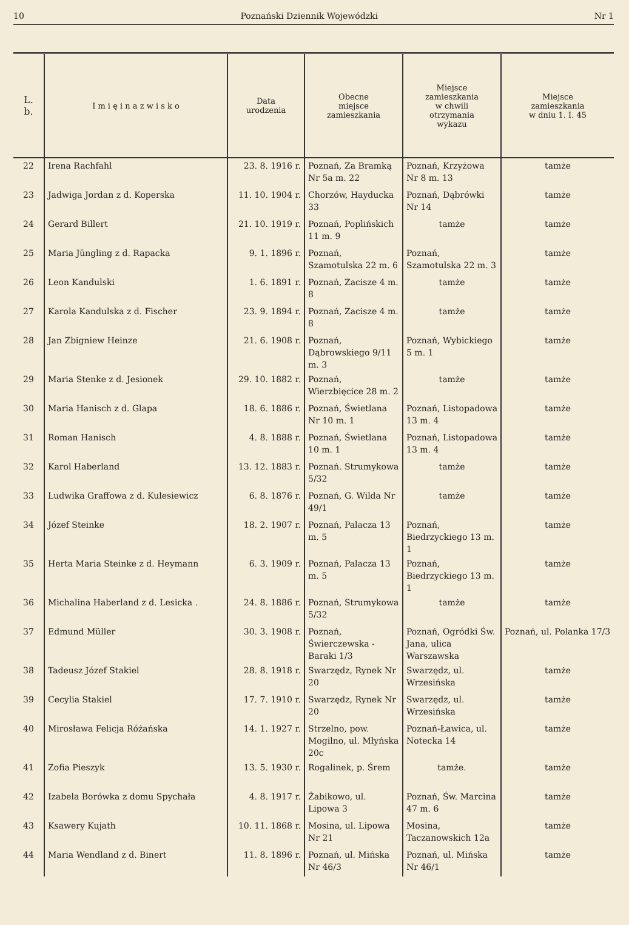10 Poznański Dziennik Wojewódzki Nr 1
| L. b. | I m i ę i n a z w i s k o | Data urodzenia | Obecne miejsce zamieszkania | Miejsce zamieszkania w chwili otrzymania wykazu | Miejsce zamieszkania w dniu 1. I. 45 |
| --- | --- | --- | --- | --- | --- |
| 22 | Irena Rachfahl | 23. 8. 1916 r. | Poznań, Za Bramką Nr 5a m. 22 | Poznań, Krzyżowa Nr 8 m. 13 | tamże |
| 23 | Jadwiga Jordan z d. Koperska | 11. 10. 1904 r. | Chorzów, Hayducka 33 | Poznań, Dąbrówki Nr 14 | tamże |
| 24 | Gerard Billert | 21. 10. 1919 r. | Poznań, Poplińskich 11 m. 9 | tamże | tamże |
| 25 | Maria Jüngling z d. Rapacka | 9. 1. 1896 r. | Poznań, Szamotulska 22 m. 6 | Poznań, Szamotulska 22 m. 3 | tamże |
| 26 | Leon Kandulski | 1. 6. 1891 r. | Poznań, Zacisze 4 m. 8 | tamże | tamże |
| 27 | Karola Kandulska z d. Fischer | 23. 9. 1894 r. | Poznań, Zacisze 4 m. 8 | tamże | tamże |
| 28 | Jan Zbigniew Heinze | 21. 6. 1908 r. | Poznań, Dąbrowskiego 9/11 m. 3 | Poznań, Wybickiego 5 m. 1 | tamże |
| 29 | Maria Stenke z d. Jesionek | 29. 10. 1882 r. | Poznań, Wierzbięcice 28 m. 2 | tamże | tamże |
| 30 | Maria Hanisch z d. Glapa | 18. 6. 1886 r. | Poznań, Świetlana Nr 10 m. 1 | Poznań, Listopadowa 13 m. 4 | tamże |
| 31 | Roman Hanisch | 4. 8. 1888 r. | Poznań, Świetlana 10 m. 1 | Poznań, Listopadowa 13 m. 4 | tamże |
| 32 | Karol Haberland | 13. 12. 1883 r. | Poznań. Strumykowa 5/32 | tamże | tamże |
| 33 | Ludwika Graffowa z d. Kulesiewicz | 6. 8. 1876 r. | Poznań, G. Wilda Nr 49/1 | tamże | tamże |
| 34 | Józef Steinke | 18. 2. 1907 r. | Poznań, Palacza 13 m. 5 | Poznań, Biedrzyckiego 13 m. 1 | tamże |
| 35 | Herta Maria Steinke z d. Heymann | 6. 3. 1909 r. | Poznań, Palacza 13 m. 5 | Poznań, Biedrzyckiego 13 m. 1 | tamże |
| 36 | Michalina Haberland z d. Lesicka . | 24. 8. 1886 r. | Poznań, Strumykowa 5/32 | tamże | tamże |
| 37 | Edmund Müller | 30. 3. 1908 r. | Poznań, Świerczewska - Baraki 1/3 | Poznań, Ogródki Św. Jana, ulica Warszawska | Poznań, ul. Polanka 17/3 |
| 38 | Tadeusz Józef Stakiel | 28. 8. 1918 r. | Swarzędz, Rynek Nr 20 | Swarzędz, ul. Wrzesińska | tamże |
| 39 | Cecylia Stakiel | 17. 7. 1910 r. | Swarzędz, Rynek Nr 20 | Swarzędz, ul. Wrzesińska | tamże |
| 40 | Mirosława Felicja Różańska | 14. 1. 1927 r. | Strzelno, pow. Mogilno, ul. Młyńska 20c | Poznań-Ławica, ul. Notecka 14 | tamże |
| 41 | Zofia Pieszyk | 13. 5. 1930 r. | Rogalinek, p. Śrem | tamże. | tamże |
| 42 | Izabela Borówka z domu Spychała | 4. 8. 1917 r. | Żabikowo, ul. Lipowa 3 | Poznań, Św. Marcina 47 m. 6 | tamże |
| 43 | Ksawery Kujath | 10. 11. 1868 r. | Mosina, ul. Lipowa Nr 21 | Mosina, Taczanowskich 12a | tamże |
| 44 | Maria Wendland z d. Binert | 11. 8. 1896 r. | Poznań, ul. Mińska Nr 46/3 | Poznań, ul. Mińska Nr 46/1 | tamże |